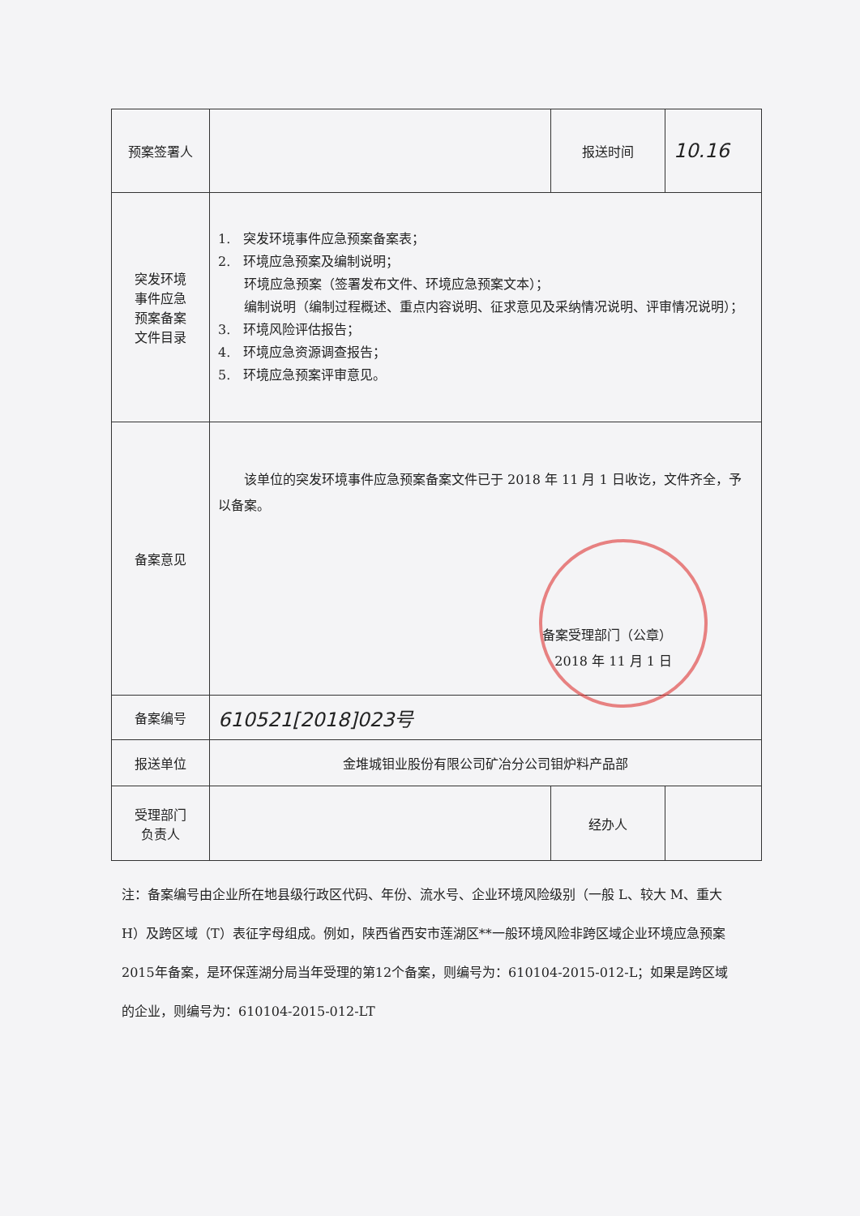| 预案签署人 | | 报送时间 | 10.16 |
| 突发环境 事件应急 预案备案 文件目录 | 1. 突发环境事件应急预案备案表； 2. 环境应急预案及编制说明； 环境应急预案（签署发布文件、环境应急预案文本）； 编制说明（编制过程概述、重点内容说明、征求意见及采纳情况说明、评审情况说明）； 3. 环境风险评估报告； 4. 环境应急资源调查报告； 5. 环境应急预案评审意见。 | | |
| 备案意见 | 该单位的突发环境事件应急预案备案文件已于 2018 年 11 月 1 日收讫，文件齐全，予以备案。 备案受理部门（公章） 2018 年 11 月 1 日 | | |
| 备案编号 | 610521[2018]023号 | | |
| 报送单位 | 金堆城钼业股份有限公司矿冶分公司钼炉料产品部 | | |
| 受理部门 负责人 | | 经办人 | |
注：备案编号由企业所在地县级行政区代码、年份、流水号、企业环境风险级别（一般 L、较大 M、重大 H）及跨区域（T）表征字母组成。例如，陕西省西安市莲湖区**一般环境风险非跨区域企业环境应急预案2015年备案，是环保莲湖分局当年受理的第12个备案，则编号为：610104-2015-012-L；如果是跨区域的企业，则编号为：610104-2015-012-LT